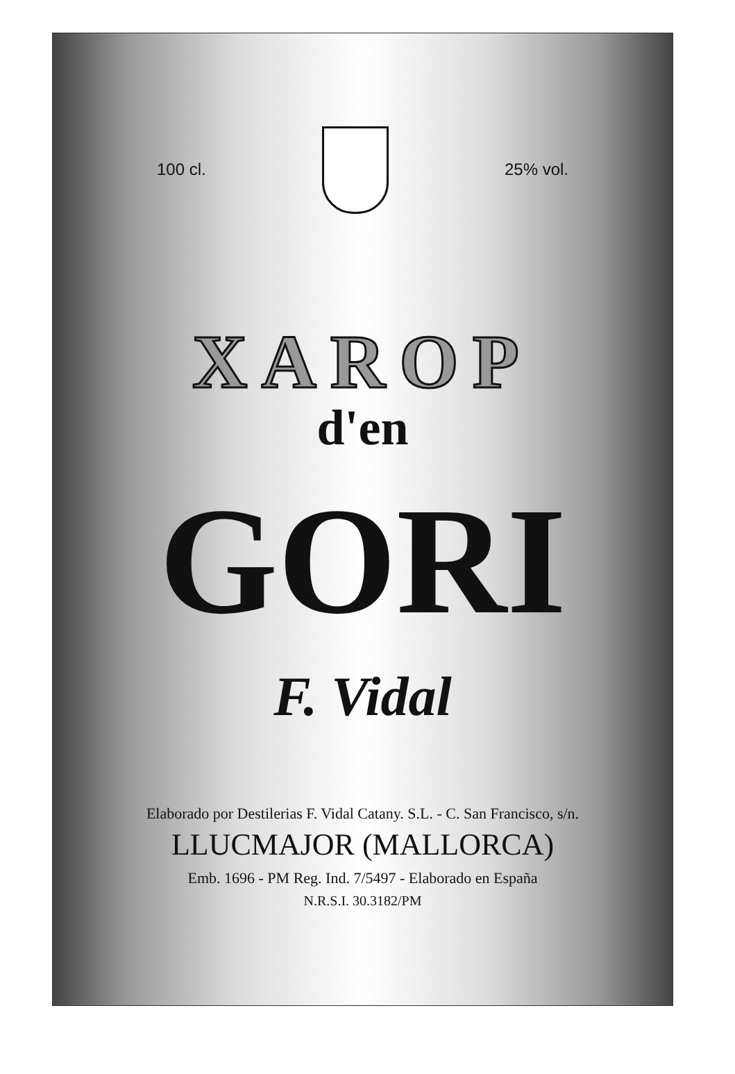100 cl.
25% vol.
XAROP
d'en
GORI
F. Vidal
Elaborado por Destilerias F. Vidal Catany. S.L. - C. San Francisco, s/n.
LLUCMAJOR (MALLORCA)
Emb. 1696 - PM Reg. Ind. 7/5497 - Elaborado en España
N.R.S.I. 30.3182/PM